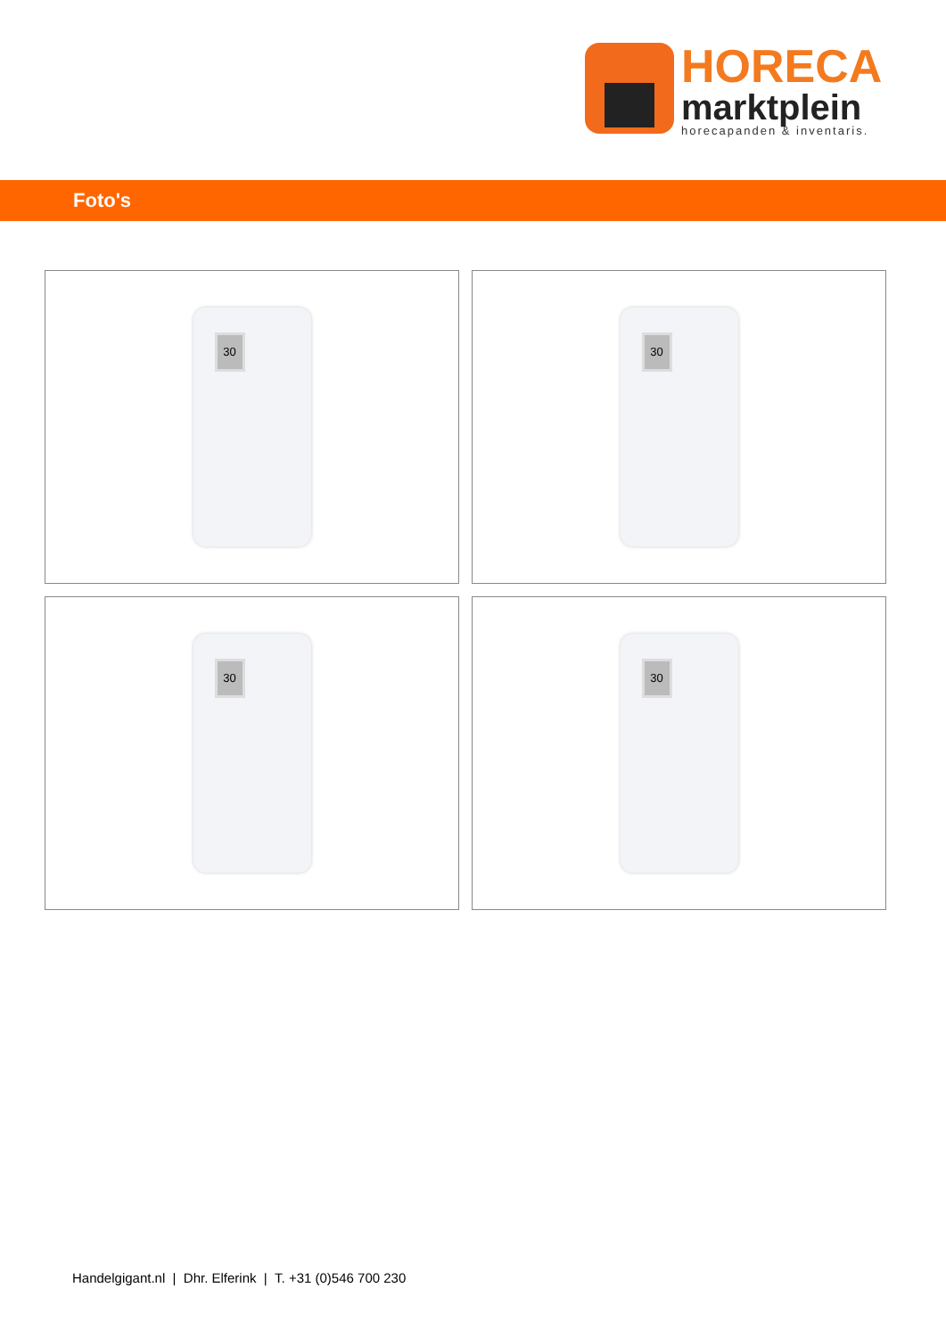HORECA
marktplein
horecapanden & inventaris.
Foto's
30
30
30
30
Handelgigant.nl | Dhr. Elferink | T. +31 (0)546 700 230